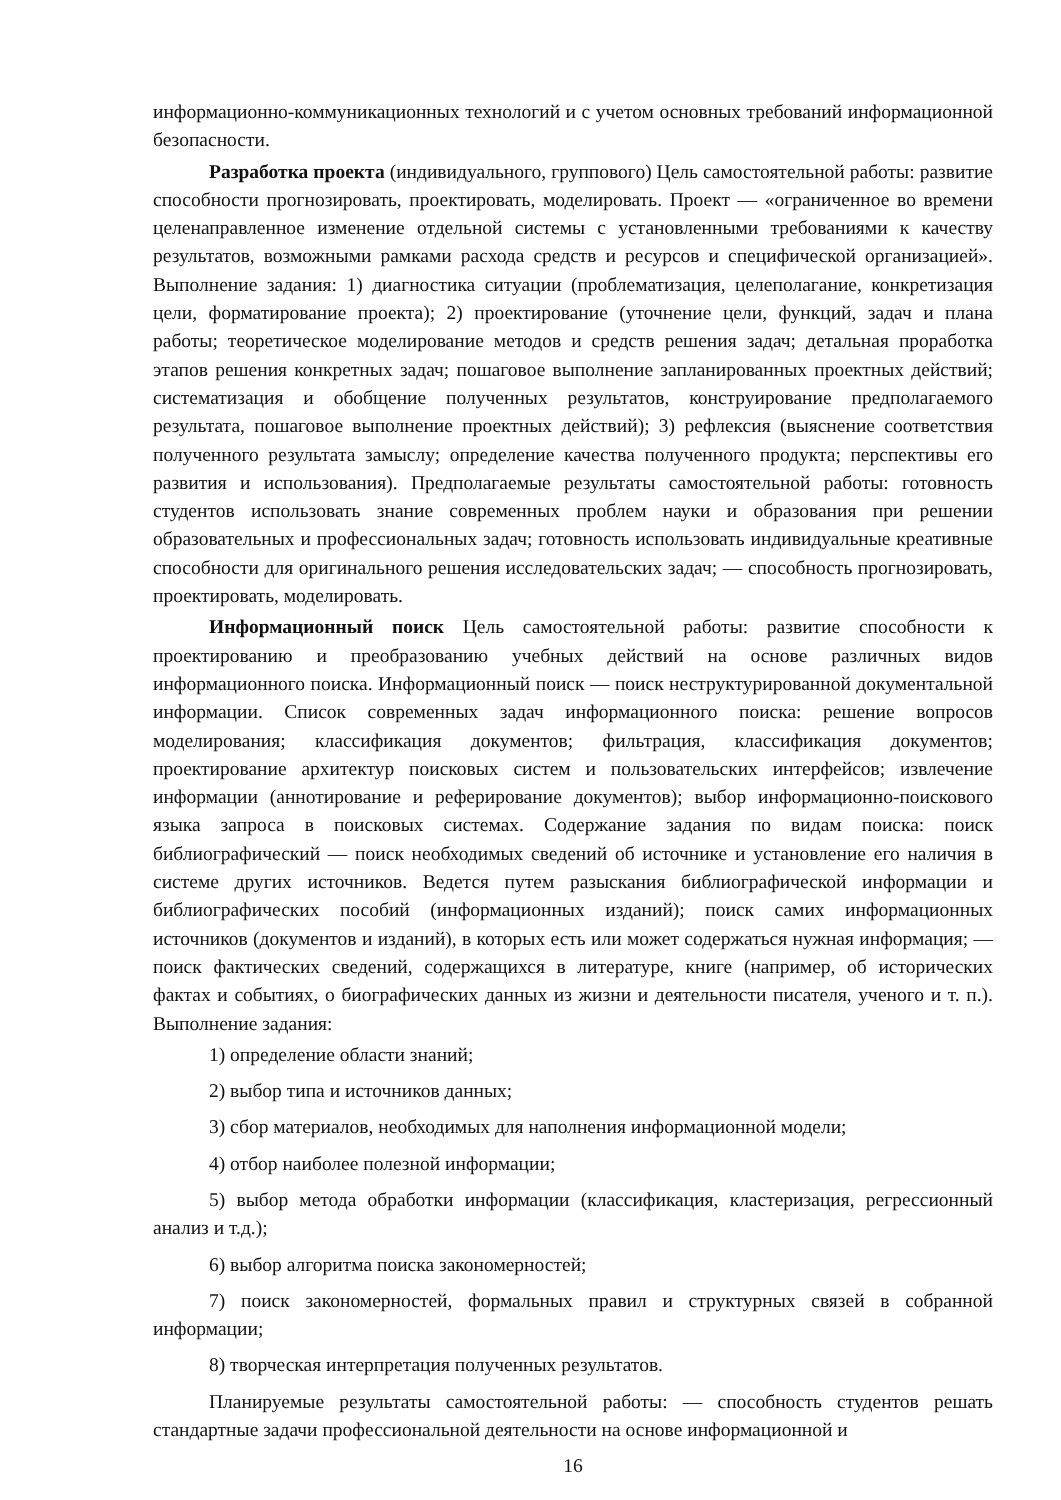информационно-коммуникационных технологий и с учетом основных требований информационной безопасности.
Разработка проекта (индивидуального, группового) Цель самостоятельной работы: развитие способности прогнозировать, проектировать, моделировать. Проект — «ограниченное во времени целенаправленное изменение отдельной системы с установленными требованиями к качеству результатов, возможными рамками расхода средств и ресурсов и специфической организацией». Выполнение задания: 1) диагностика ситуации (проблематизация, целеполагание, конкретизация цели, форматирование проекта); 2) проектирование (уточнение цели, функций, задач и плана работы; теоретическое моделирование методов и средств решения задач; детальная проработка этапов решения конкретных задач; пошаговое выполнение запланированных проектных действий; систематизация и обобщение полученных результатов, конструирование предполагаемого результата, пошаговое выполнение проектных действий); 3) рефлексия (выяснение соответствия полученного результата замыслу; определение качества полученного продукта; перспективы его развития и использования). Предполагаемые результаты самостоятельной работы: готовность студентов использовать знание современных проблем науки и образования при решении образовательных и профессиональных задач; готовность использовать индивидуальные креативные способности для оригинального решения исследовательских задач; — способность прогнозировать, проектировать, моделировать.
Информационный поиск Цель самостоятельной работы: развитие способности к проектированию и преобразованию учебных действий на основе различных видов информационного поиска. Информационный поиск — поиск неструктурированной документальной информации. Список современных задач информационного поиска: решение вопросов моделирования; классификация документов; фильтрация, классификация документов; проектирование архитектур поисковых систем и пользовательских интерфейсов; извлечение информации (аннотирование и реферирование документов); выбор информационно-поискового языка запроса в поисковых системах. Содержание задания по видам поиска: поиск библиографический — поиск необходимых сведений об источнике и установление его наличия в системе других источников. Ведется путем разыскания библиографической информации и библиографических пособий (информационных изданий); поиск самих информационных источников (документов и изданий), в которых есть или может содержаться нужная информация; — поиск фактических сведений, содержащихся в литературе, книге (например, об исторических фактах и событиях, о биографических данных из жизни и деятельности писателя, ученого и т. п.). Выполнение задания:
1) определение области знаний;
2) выбор типа и источников данных;
3) сбор материалов, необходимых для наполнения информационной модели;
4) отбор наиболее полезной информации;
5) выбор метода обработки информации (классификация, кластеризация, регрессионный анализ и т.д.);
6) выбор алгоритма поиска закономерностей;
7) поиск закономерностей, формальных правил и структурных связей в собранной информации;
8) творческая интерпретация полученных результатов.
Планируемые результаты самостоятельной работы: — способность студентов решать стандартные задачи профессиональной деятельности на основе информационной и
16